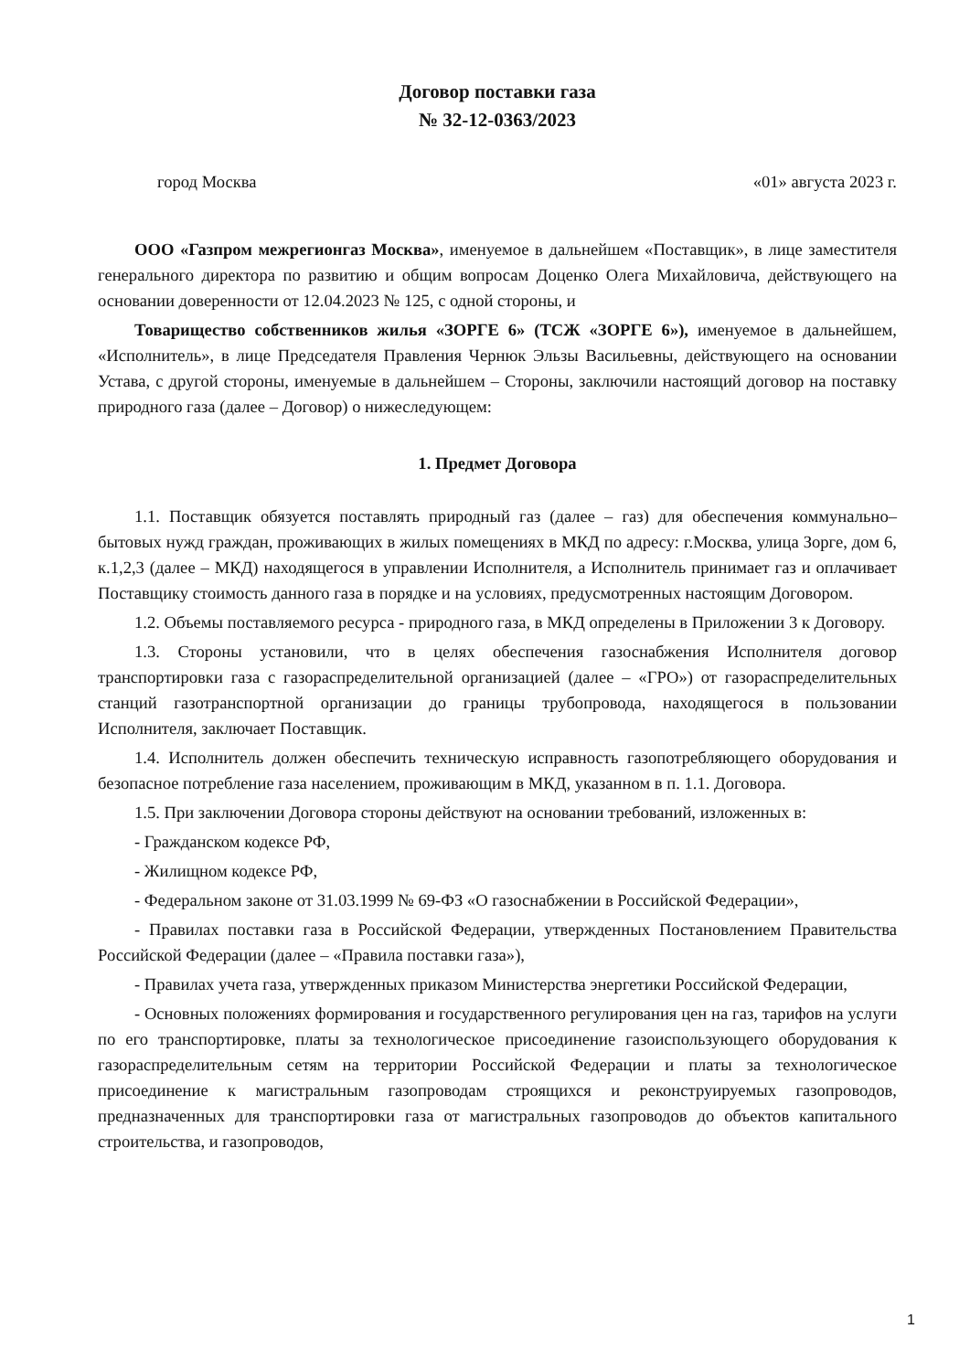Договор поставки газа
№ 32-12-0363/2023
город Москва «01» августа 2023 г.
ООО «Газпром межрегионгаз Москва», именуемое в дальнейшем «Поставщик», в лице заместителя генерального директора по развитию и общим вопросам Доценко Олега Михайловича, действующего на основании доверенности от 12.04.2023 № 125, с одной стороны, и
Товарищество собственников жилья «ЗОРГЕ 6» (ТСЖ «ЗОРГЕ 6»), именуемое в дальнейшем, «Исполнитель», в лице Председателя Правления Чернюк Эльзы Васильевны, действующего на основании Устава, с другой стороны, именуемые в дальнейшем – Стороны, заключили настоящий договор на поставку природного газа (далее – Договор) о нижеследующем:
1. Предмет Договора
1.1. Поставщик обязуется поставлять природный газ (далее – газ) для обеспечения коммунально–бытовых нужд граждан, проживающих в жилых помещениях в МКД по адресу: г.Москва, улица Зорге, дом 6, к.1,2,3 (далее – МКД) находящегося в управлении Исполнителя, а Исполнитель принимает газ и оплачивает Поставщику стоимость данного газа в порядке и на условиях, предусмотренных настоящим Договором.
1.2. Объемы поставляемого ресурса - природного газа, в МКД определены в Приложении 3 к Договору.
1.3. Стороны установили, что в целях обеспечения газоснабжения Исполнителя договор транспортировки газа с газораспределительной организацией (далее – «ГРО») от газораспределительных станций газотранспортной организации до границы трубопровода, находящегося в пользовании Исполнителя, заключает Поставщик.
1.4. Исполнитель должен обеспечить техническую исправность газопотребляющего оборудования и безопасное потребление газа населением, проживающим в МКД, указанном в п. 1.1. Договора.
1.5. При заключении Договора стороны действуют на основании требований, изложенных в:
- Гражданском кодексе РФ,
- Жилищном кодексе РФ,
- Федеральном законе от 31.03.1999 № 69-ФЗ «О газоснабжении в Российской Федерации»,
- Правилах поставки газа в Российской Федерации, утвержденных Постановлением Правительства Российской Федерации (далее – «Правила поставки газа»),
- Правилах учета газа, утвержденных приказом Министерства энергетики Российской Федерации,
- Основных положениях формирования и государственного регулирования цен на газ, тарифов на услуги по его транспортировке, платы за технологическое присоединение газоиспользующего оборудования к газораспределительным сетям на территории Российской Федерации и платы за технологическое присоединение к магистральным газопроводам строящихся и реконструируемых газопроводов, предназначенных для транспортировки газа от магистральных газопроводов до объектов капитального строительства, и газопроводов,
1